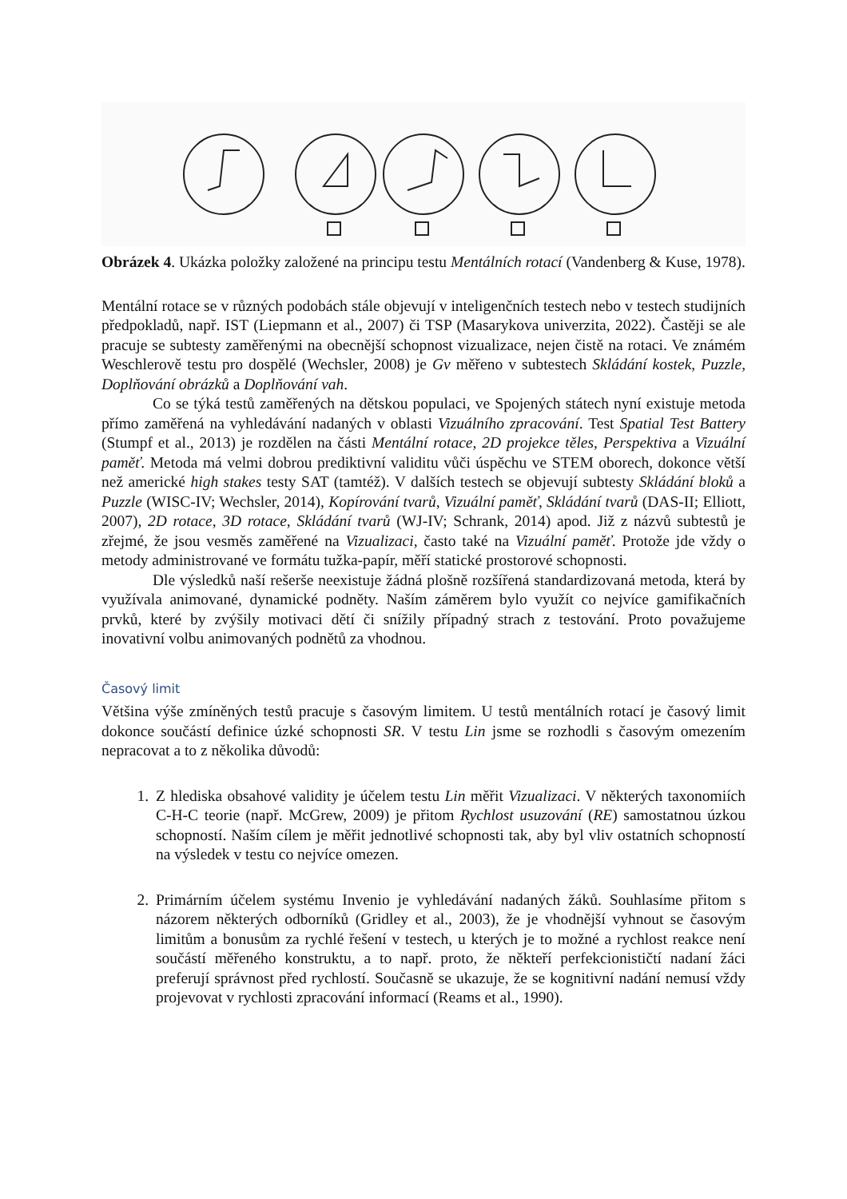Obrázek 4. Ukázka položky založené na principu testu Mentálních rotací (Vandenberg & Kuse, 1978).
Mentální rotace se v různých podobách stále objevují v inteligenčních testech nebo v testech studijních předpokladů, např. IST (Liepmann et al., 2007) či TSP (Masarykova univerzita, 2022). Častěji se ale pracuje se subtesty zaměřenými na obecnější schopnost vizualizace, nejen čistě na rotaci. Ve známém Weschlerově testu pro dospělé (Wechsler, 2008) je Gv měřeno v subtestech Skládání kostek, Puzzle, Doplňování obrázků a Doplňování vah.
Co se týká testů zaměřených na dětskou populaci, ve Spojených státech nyní existuje metoda přímo zaměřená na vyhledávání nadaných v oblasti Vizuálního zpracování. Test Spatial Test Battery (Stumpf et al., 2013) je rozdělen na části Mentální rotace, 2D projekce těles, Perspektiva a Vizuální paměť. Metoda má velmi dobrou prediktivní validitu vůči úspěchu ve STEM oborech, dokonce větší než americké high stakes testy SAT (tamtéž). V dalších testech se objevují subtesty Skládání bloků a Puzzle (WISC-IV; Wechsler, 2014), Kopírování tvarů, Vizuální paměť, Skládání tvarů (DAS-II; Elliott, 2007), 2D rotace, 3D rotace, Skládání tvarů (WJ-IV; Schrank, 2014) apod. Již z názvů subtestů je zřejmé, že jsou vesměs zaměřené na Vizualizaci, často také na Vizuální paměť. Protože jde vždy o metody administrované ve formátu tužka-papír, měří statické prostorové schopnosti.
Dle výsledků naší rešerše neexistuje žádná plošně rozšířená standardizovaná metoda, která by využívala animované, dynamické podněty. Naším záměrem bylo využít co nejvíce gamifikačních prvků, které by zvýšily motivaci dětí či snížily případný strach z testování. Proto považujeme inovativní volbu animovaných podnětů za vhodnou.
Časový limit
Většina výše zmíněných testů pracuje s časovým limitem. U testů mentálních rotací je časový limit dokonce součástí definice úzké schopnosti SR. V testu Lin jsme se rozhodli s časovým omezením nepracovat a to z několika důvodů:
1. Z hlediska obsahové validity je účelem testu Lin měřit Vizualizaci. V některých taxonomiích C-H-C teorie (např. McGrew, 2009) je přitom Rychlost usuzování (RE) samostatnou úzkou schopností. Naším cílem je měřit jednotlivé schopnosti tak, aby byl vliv ostatních schopností na výsledek v testu co nejvíce omezen.
2. Primárním účelem systému Invenio je vyhledávání nadaných žáků. Souhlasíme přitom s názorem některých odborníků (Gridley et al., 2003), že je vhodnější vyhnout se časovým limitům a bonusům za rychlé řešení v testech, u kterých je to možné a rychlost reakce není součástí měřeného konstruktu, a to např. proto, že někteří perfekcionističtí nadaní žáci preferují správnost před rychlostí. Současně se ukazuje, že se kognitivní nadání nemusí vždy projevovat v rychlosti zpracování informací (Reams et al., 1990).